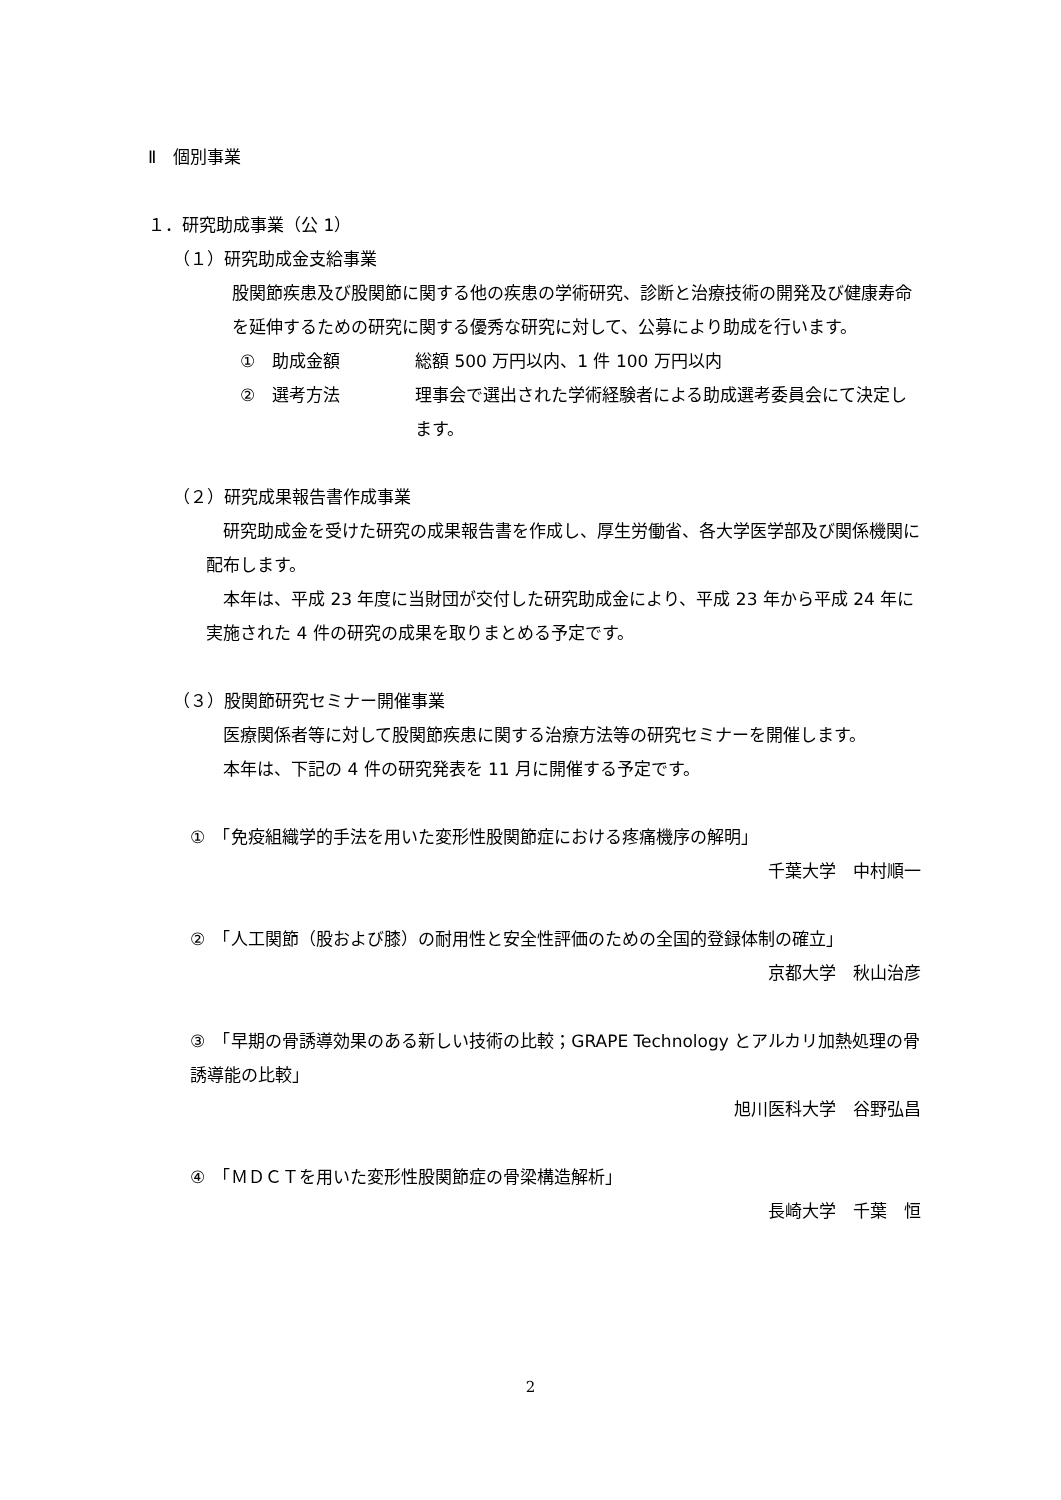Ⅱ　個別事業
１．研究助成事業（公 1）
（１）研究助成金支給事業
股関節疾患及び股関節に関する他の疾患の学術研究、診断と治療技術の開発及び健康寿命を延伸するための研究に関する優秀な研究に対して、公募により助成を行います。
①　助成金額 総額 500 万円以内、1 件 100 万円以内
②　選考方法 理事会で選出された学術経験者による助成選考委員会にて決定します。
（２）研究成果報告書作成事業
　研究助成金を受けた研究の成果報告書を作成し、厚生労働省、各大学医学部及び関係機関に配布します。
　本年は、平成 23 年度に当財団が交付した研究助成金により、平成 23 年から平成 24 年に実施された 4 件の研究の成果を取りまとめる予定です。
（３）股関節研究セミナー開催事業
　医療関係者等に対して股関節疾患に関する治療方法等の研究セミナーを開催します。
　本年は、下記の 4 件の研究発表を 11 月に開催する予定です。
①　「免疫組織学的手法を用いた変形性股関節症における疼痛機序の解明」
千葉大学　中村順一
②　「人工関節（股および膝）の耐用性と安全性評価のための全国的登録体制の確立」
京都大学　秋山治彦
③　「早期の骨誘導効果のある新しい技術の比較；GRAPE Technology とアルカリ加熱処理の骨誘導能の比較」
旭川医科大学　谷野弘昌
④　「ＭＤＣＴを用いた変形性股関節症の骨梁構造解析」
長崎大学　千葉　恒
2